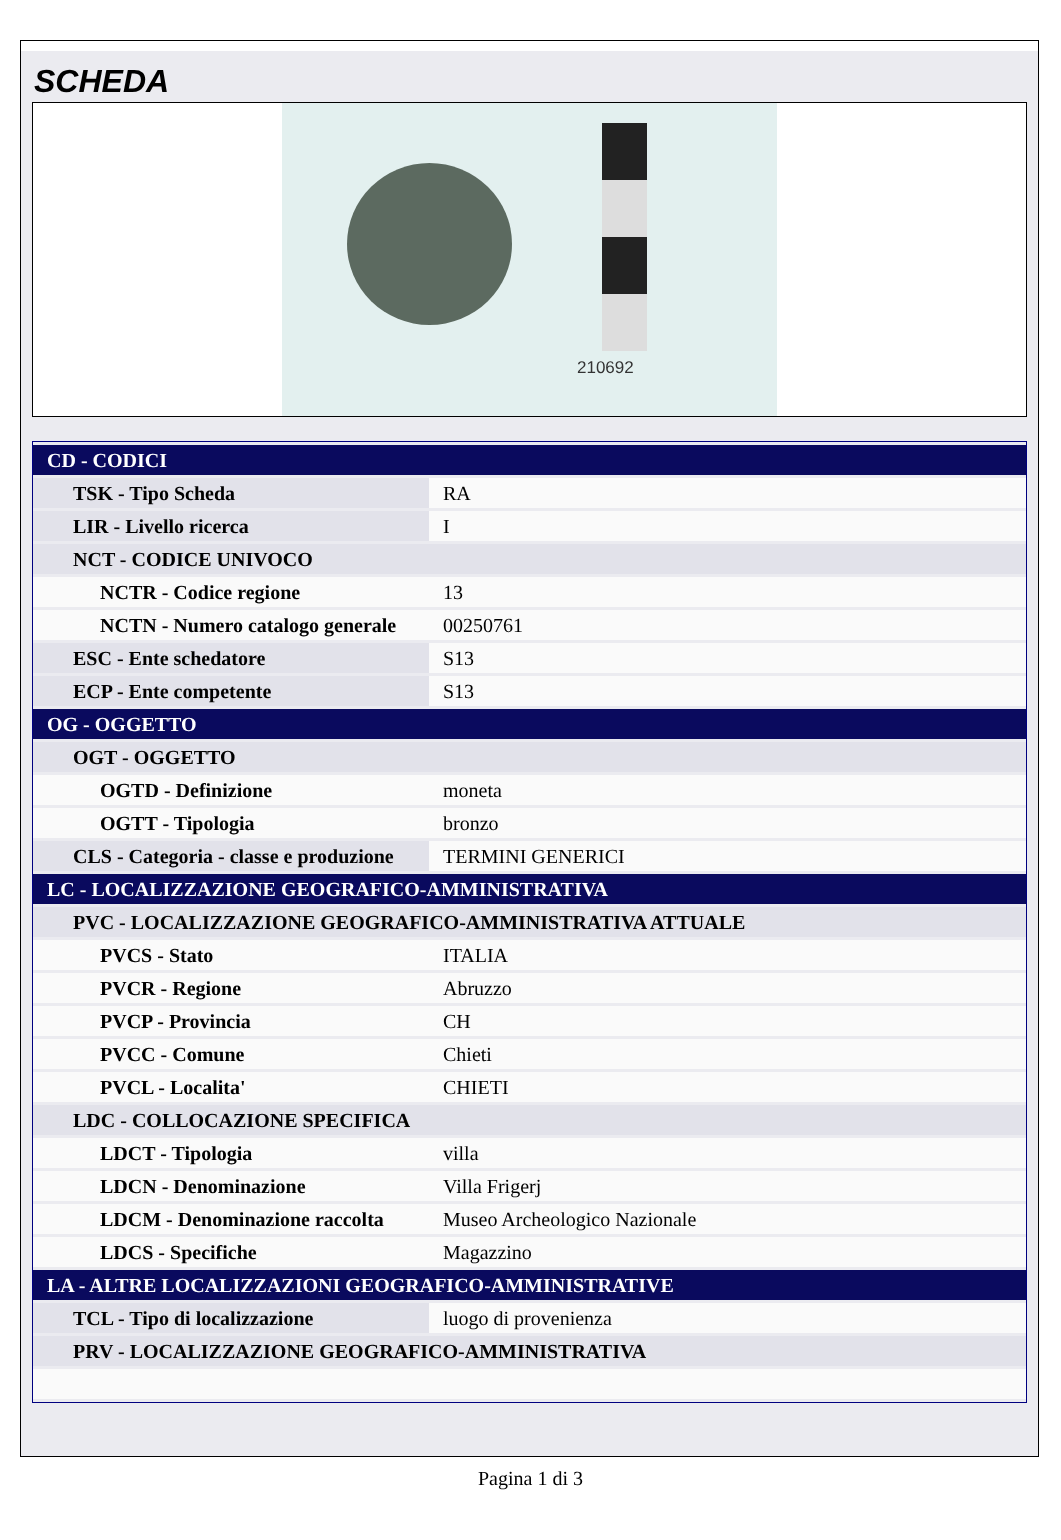SCHEDA
210692
| CD - CODICI | |
| TSK - Tipo Scheda | RA |
| LIR - Livello ricerca | I |
| NCT - CODICE UNIVOCO | |
| NCTR - Codice regione | 13 |
| NCTN - Numero catalogo generale | 00250761 |
| ESC - Ente schedatore | S13 |
| ECP - Ente competente | S13 |
| OG - OGGETTO | |
| OGT - OGGETTO | |
| OGTD - Definizione | moneta |
| OGTT - Tipologia | bronzo |
| CLS - Categoria - classe e produzione | TERMINI GENERICI |
| LC - LOCALIZZAZIONE GEOGRAFICO-AMMINISTRATIVA | |
| PVC - LOCALIZZAZIONE GEOGRAFICO-AMMINISTRATIVA ATTUALE | |
| PVCS - Stato | ITALIA |
| PVCR - Regione | Abruzzo |
| PVCP - Provincia | CH |
| PVCC - Comune | Chieti |
| PVCL - Localita' | CHIETI |
| LDC - COLLOCAZIONE SPECIFICA | |
| LDCT - Tipologia | villa |
| LDCN - Denominazione | Villa Frigerj |
| LDCM - Denominazione raccolta | Museo Archeologico Nazionale |
| LDCS - Specifiche | Magazzino |
| LA - ALTRE LOCALIZZAZIONI GEOGRAFICO-AMMINISTRATIVE | |
| TCL - Tipo di localizzazione | luogo di provenienza |
| PRV - LOCALIZZAZIONE GEOGRAFICO-AMMINISTRATIVA | |
Pagina 1 di 3